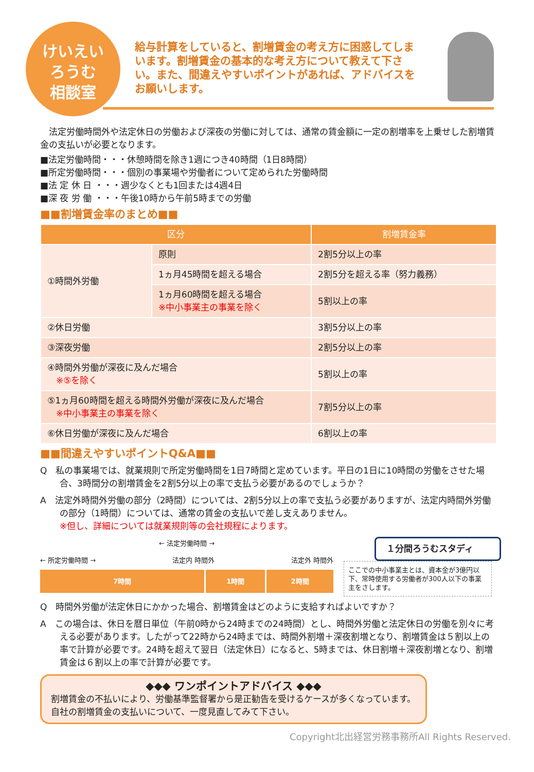けいえい
ろうむ
相談室
給与計算をしていると、割増賃金の考え方に困惑してしまいます。割増賃金の基本的な考え方について教えて下さい。また、間違えやすいポイントがあれば、アドバイスをお願いします。
法定労働時間外や法定休日の労働および深夜の労働に対しては、通常の賃金額に一定の割増率を上乗せした割増賃金の支払いが必要となります。
■法定労働時間・・・休憩時間を除き1週につき40時間（1日8時間）
■所定労働時間・・・個別の事業場や労働者について定められた労働時間
■法 定 休 日 ・・・週少なくとも1回または4週4日
■深 夜 労 働 ・・・午後10時から午前5時までの労働
■■割増賃金率のまとめ■■
| 区分 | | 割増賃金率 |
| --- | --- | --- |
| ①時間外労働 | 原則 | 2割5分以上の率 |
| | 1ヵ月45時間を超える場合 | 2割5分を超える率（努力義務） |
| | 1ヵ月60時間を超える場合 ※中小事業主の事業を除く | 5割以上の率 |
| ②休日労働 | | 3割5分以上の率 |
| ③深夜労働 | | 2割5分以上の率 |
| ④時間外労働が深夜に及んだ場合 ※⑤を除く | | 5割以上の率 |
| ⑤1ヵ月60時間を超える時間外労働が深夜に及んだ場合 ※中小事業主の事業を除く | | 7割5分以上の率 |
| ⑥休日労働が深夜に及んだ場合 | | 6割以上の率 |
■■間違えやすいポイントQ&A■■
Q　私の事業場では、就業規則で所定労働時間を1日7時間と定めています。平日の1日に10時間の労働をさせた場合、3時間分の割増賃金を2割5分以上の率で支払う必要があるのでしょうか？
A　法定外時間外労働の部分（2時間）については、2割5分以上の率で支払う必要がありますが、法定内時間外労働の部分（1時間）については、通常の賃金の支払いで差し支えありません。
※但し、詳細については就業規則等の会社規程によります。
← 法定労働時間 →
← 所定労働時間 → 法定内 時間外 法定外 時間外
7時間 1時間 2時間
１分間ろうむスタディ
ここでの中小事業主とは、資本金が3億円以下、常時使用する労働者が300人以下の事業主をさします。
Q　時間外労働が法定休日にかかった場合、割増賃金はどのように支給すればよいですか？
A　この場合は、休日を暦日単位（午前0時から24時までの24時間）とし、時間外労働と法定休日の労働を別々に考える必要があります。したがって22時から24時までは、時間外割増＋深夜割増となり、割増賃金は５割以上の率で計算が必要です。24時を超えて翌日（法定休日）になると、5時までは、休日割増＋深夜割増となり、割増賃金は６割以上の率で計算が必要です。
◆◆◆ ワンポイントアドバイス ◆◆◆
割増賃金の不払いにより、労働基準監督署から是正勧告を受けるケースが多くなっています。自社の割増賃金の支払いについて、一度見直してみて下さい。
Copyright北出経営労務事務所All Rights Reserved.